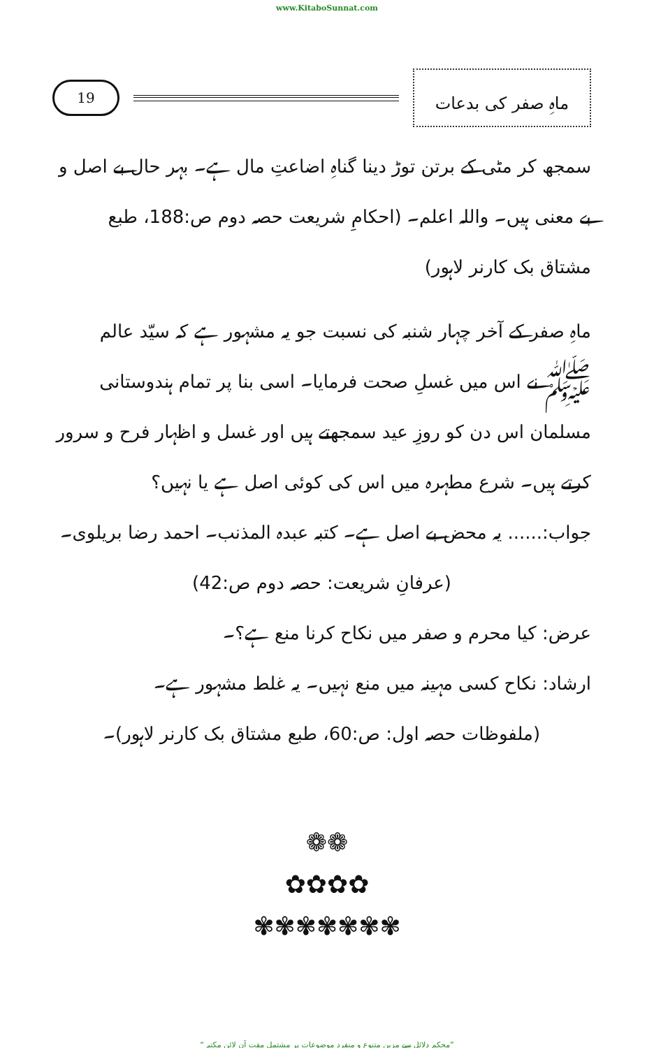www.KitaboSunnat.com
19
ماہِ صفر کی بدعات
سمجھ کر مٹی کے برتن توڑ دینا گناہِ اضاعتِ مال ہے۔ بہر حال بے اصل و بے معنی ہیں۔ واللہ اعلم۔ (احکامِ شریعت حصہ دوم ص:188، طبع مشتاق بک کارنر لاہور)
ماہِ صفر کے آخر چہار شنبہ کی نسبت جو یہ مشہور ہے کہ سیّد عالم ﷺ نے اس میں غسلِ صحت فرمایا۔ اسی بنا پر تمام ہندوستانی مسلمان اس دن کو روزِ عید سمجھتے ہیں اور غسل و اظہار فرح و سرور کرتے ہیں۔ شرع مطہرہ میں اس کی کوئی اصل ہے یا نہیں؟
جواب:...... یہ محض بے اصل ہے۔ کتبہ عبدہ المذنب۔ احمد رضا بریلوی۔
(عرفانِ شریعت: حصہ دوم ص:42)
عرض: کیا محرم و صفر میں نکاح کرنا منع ہے؟۔
ارشاد: نکاح کسی مہینہ میں منع نہیں۔ یہ غلط مشہور ہے۔
(ملفوظات حصہ اول: ص:60، طبع مشتاق بک کارنر لاہور)۔
❁❁
✿✿✿✿
✾✾✾✾✾✾✾
”محکم دلائل سے مزین متنوع و منفرد موضوعات پر مشتمل مفت آن لائن مکتبہ “